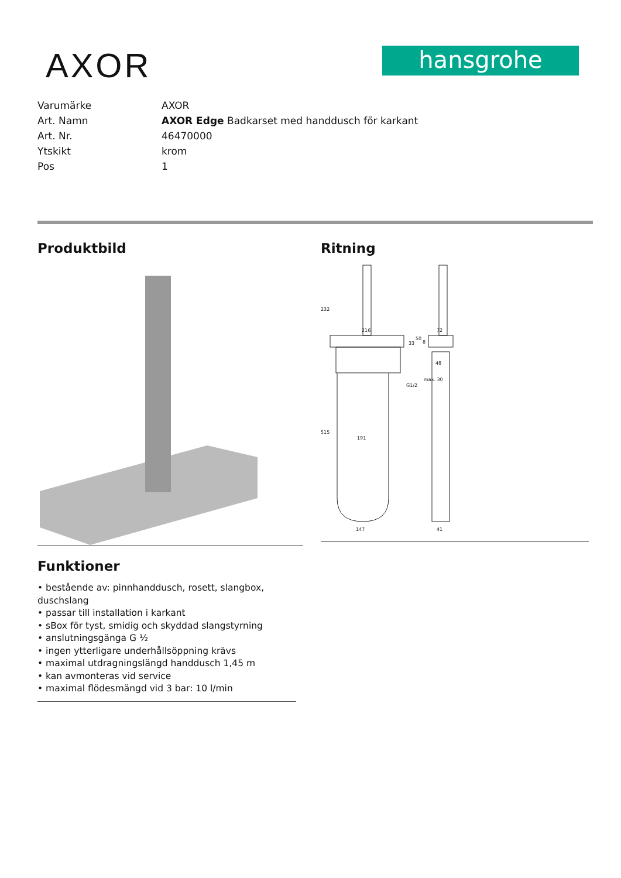AXOR
hansgrohe
| Varumärke | AXOR |
| Art. Namn | AXOR Edge Badkarset med handdusch för karkant |
| Art. Nr. | 46470000 |
| Ytskikt | krom |
| Pos | 1 |
Produktbild
Funktioner
• bestående av: pinnhanddusch, rosett, slangbox, duschslang
• passar till installation i karkant
• sBox för tyst, smidig och skyddad slangstyrning
• anslutningsgänga G ½
• ingen ytterligare underhållsöppning krävs
• maximal utdragningslängd handdusch 1,45 m
• kan avmonteras vid service
• maximal flödesmängd vid 3 bar: 10 l/min
Ritning
216
72
191
147
41
48
8
G1/2
232
515
33
50
max. 30